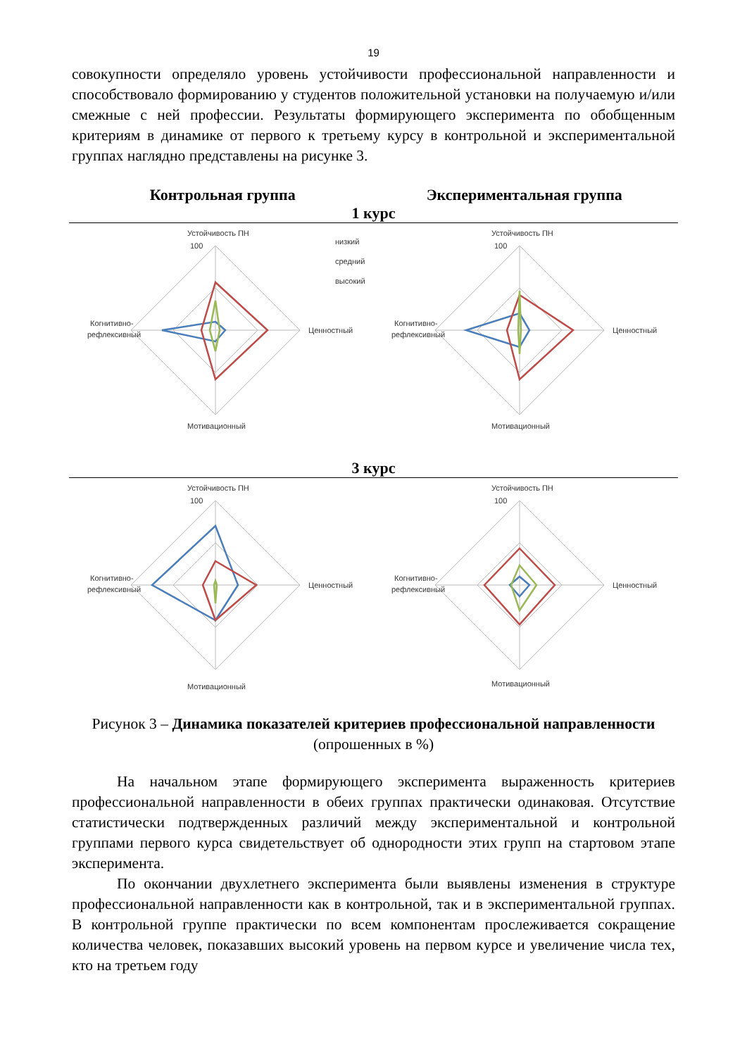19
совокупности определяло уровень устойчивости профессиональной направленности и способствовало формированию у студентов положительной установки на получаемую и/или смежные с ней профессии. Результаты формирующего эксперимента по обобщенным критериям в динамике от первого к третьему курсу в контрольной и экспериментальной группах наглядно представлены на рисунке 3.
Контрольная группа Экспериментальная группа
1 курс
Устойчивость ПН
100
Ценностный
Когнитивно-
рефлексивный
Мотивационный
низкий
средний
высокий
Устойчивость ПН
100
Ценностный
Когнитивно-
рефлексивный
Мотивационный
3 курс
Устойчивость ПН
100
Ценностный
Когнитивно-
рефлексивный
Мотивационный
Устойчивость ПН
100
Ценностный
Когнитивно-
рефлексивный
Мотивационный
Рисунок 3 – Динамика показателей критериев профессиональной направленности (опрошенных в %)
На начальном этапе формирующего эксперимента выраженность критериев профессиональной направленности в обеих группах практически одинаковая. Отсутствие статистически подтвержденных различий между экспериментальной и контрольной группами первого курса свидетельствует об однородности этих групп на стартовом этапе эксперимента.
По окончании двухлетнего эксперимента были выявлены изменения в структуре профессиональной направленности как в контрольной, так и в экспериментальной группах. В контрольной группе практически по всем компонентам прослеживается сокращение количества человек, показавших высокий уровень на первом курсе и увеличение числа тех, кто на третьем году